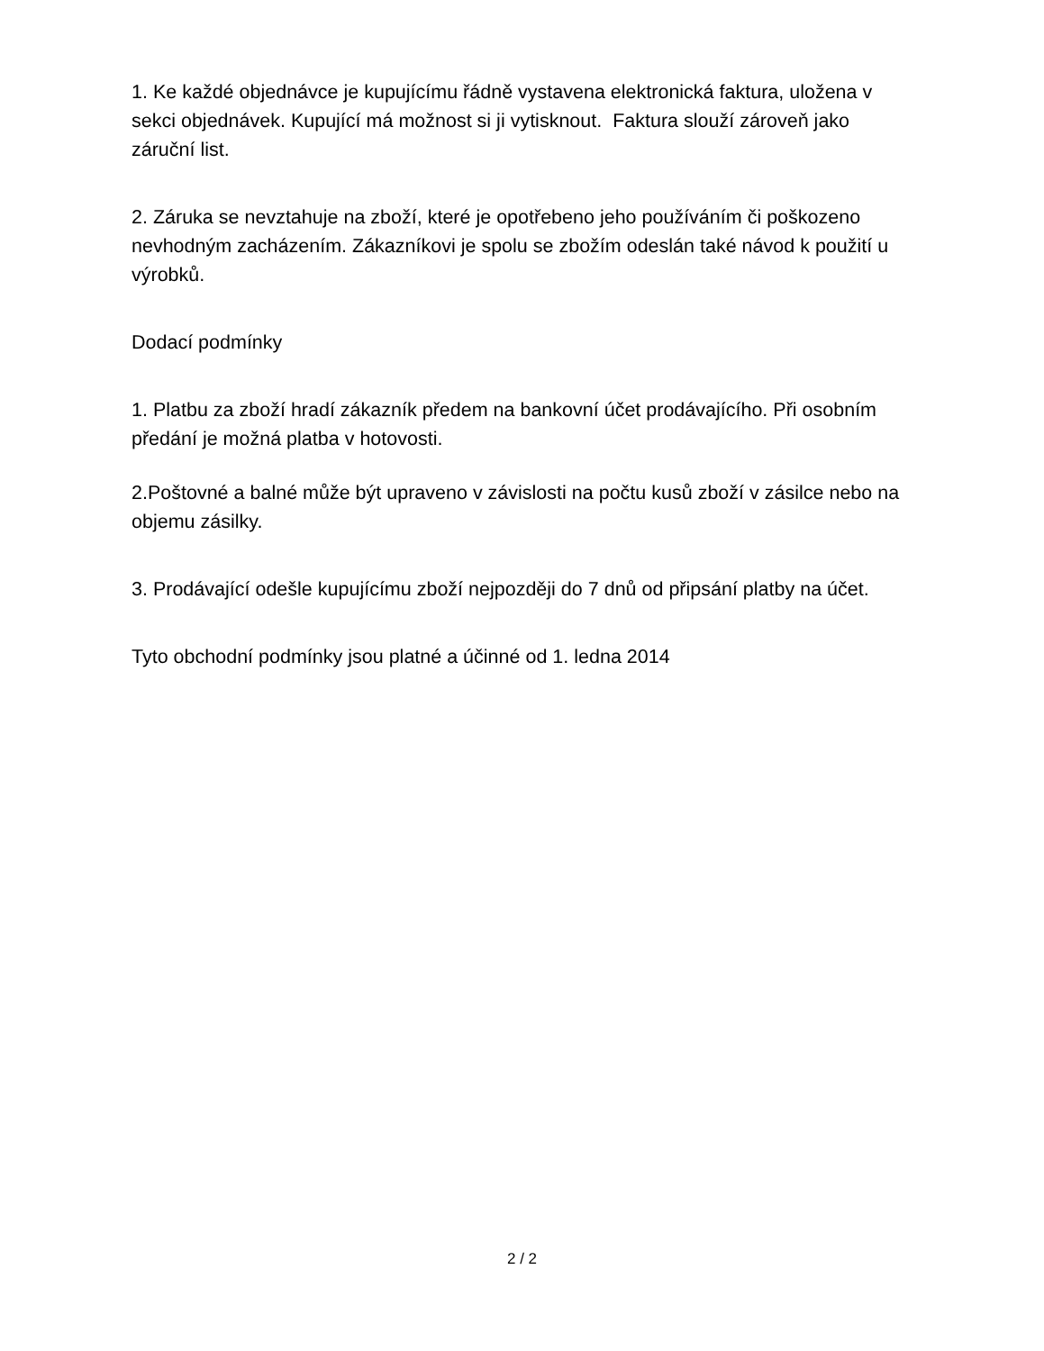1. Ke každé objednávce je kupujícímu řádně vystavena elektronická faktura, uložena v sekci objednávek. Kupující má možnost si ji vytisknout. Faktura slouží zároveň jako záruční list.
2. Záruka se nevztahuje na zboží, které je opotřebeno jeho používáním či poškozeno nevhodným zacházením. Zákazníkovi je spolu se zbožím odeslán také návod k použití u výrobků.
Dodací podmínky
1. Platbu za zboží hradí zákazník předem na bankovní účet prodávajícího. Při osobním předání je možná platba v hotovosti.
2.Poštovné a balné může být upraveno v závislosti na počtu kusů zboží v zásilce nebo na objemu zásilky.
3. Prodávající odešle kupujícímu zboží nejpozději do 7 dnů od připsání platby na účet.
Tyto obchodní podmínky jsou platné a účinné od 1. ledna 2014
2 / 2